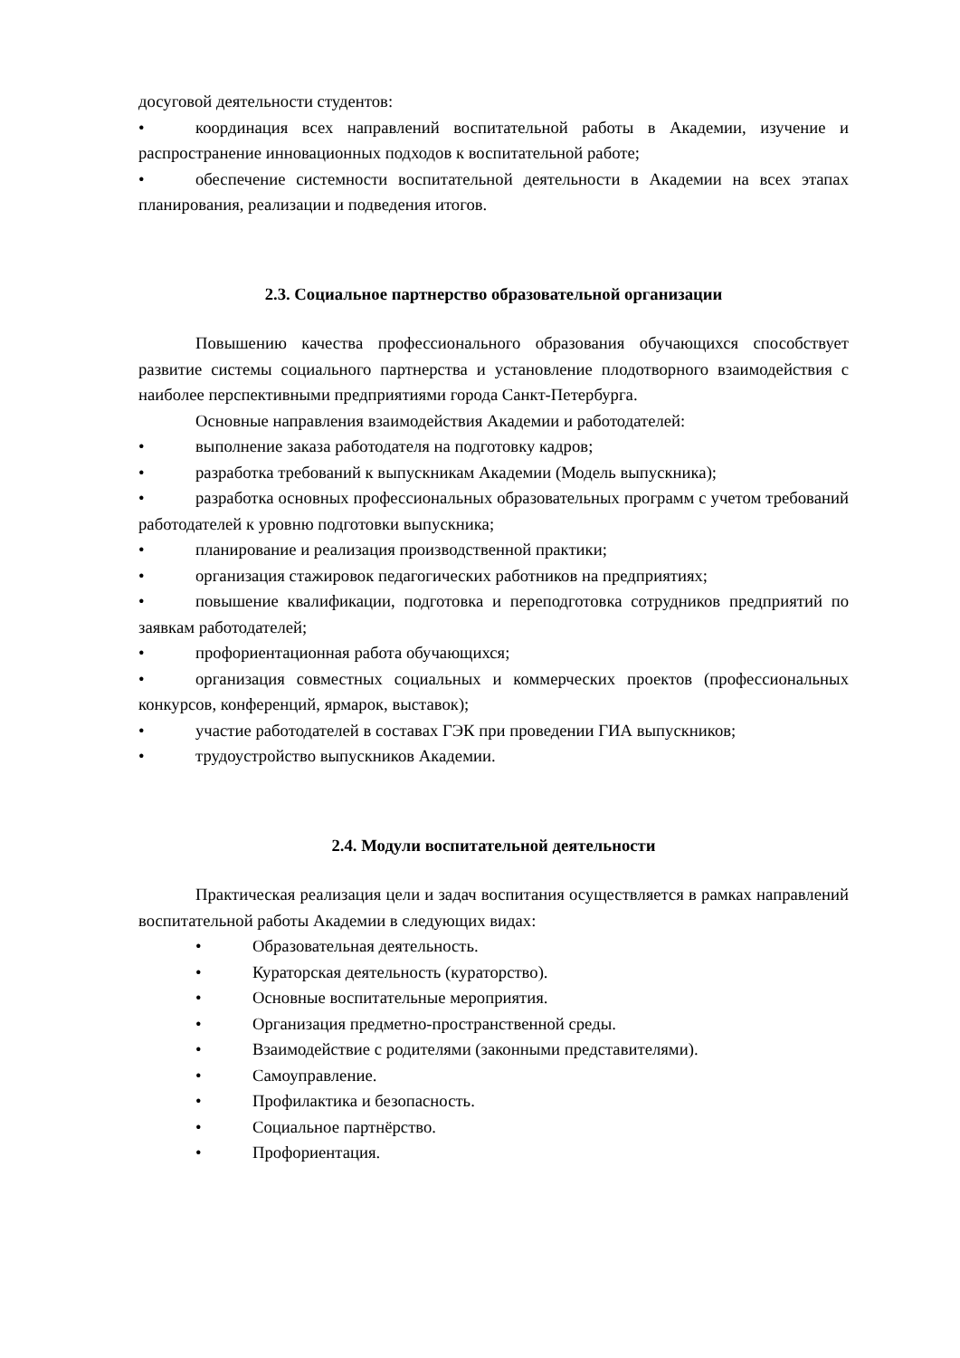досуговой деятельности студентов:
• координация всех направлений воспитательной работы в Академии, изучение и распространение инновационных подходов к воспитательной работе;
• обеспечение системности воспитательной деятельности в Академии на всех этапах планирования, реализации и подведения итогов.
2.3. Социальное партнерство образовательной организации
Повышению качества профессионального образования обучающихся способствует развитие системы социального партнерства и установление плодотворного взаимодействия с наиболее перспективными предприятиями города Санкт-Петербурга.
Основные направления взаимодействия Академии и работодателей:
• выполнение заказа работодателя на подготовку кадров;
• разработка требований к выпускникам Академии (Модель выпускника);
• разработка основных профессиональных образовательных программ с учетом требований работодателей к уровню подготовки выпускника;
• планирование и реализация производственной практики;
• организация стажировок педагогических работников на предприятиях;
• повышение квалификации, подготовка и переподготовка сотрудников предприятий по заявкам работодателей;
• профориентационная работа обучающихся;
• организация совместных социальных и коммерческих проектов (профессиональных конкурсов, конференций, ярмарок, выставок);
• участие работодателей в составах ГЭК при проведении ГИА выпускников;
• трудоустройство выпускников Академии.
2.4. Модули воспитательной деятельности
Практическая реализация цели и задач воспитания осуществляется в рамках направлений воспитательной работы Академии в следующих видах:
• Образовательная деятельность.
• Кураторская деятельность (кураторство).
• Основные воспитательные мероприятия.
• Организация предметно-пространственной среды.
• Взаимодействие с родителями (законными представителями).
• Самоуправление.
• Профилактика и безопасность.
• Социальное партнёрство.
• Профориентация.